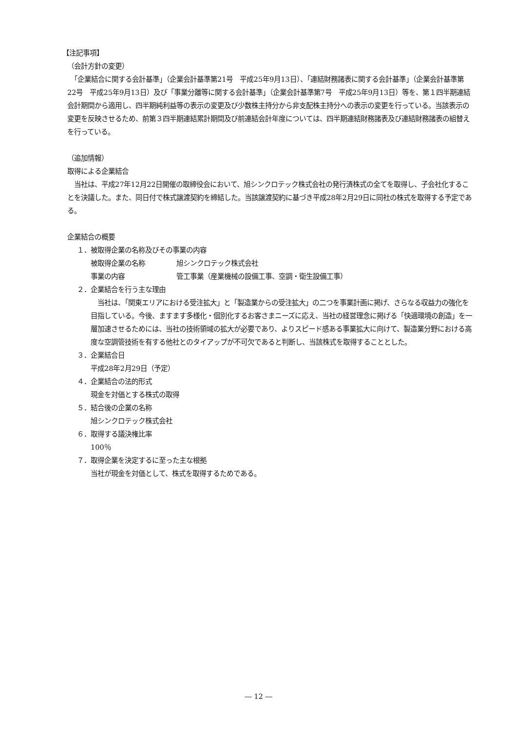【注記事項】
（会計方針の変更）
　「企業結合に関する会計基準」（企業会計基準第21号　平成25年9月13日）、「連結財務諸表に関する会計基準」（企業会計基準第22号　平成25年9月13日）及び「事業分離等に関する会計基準」（企業会計基準第7号　平成25年9月13日）等を、第１四半期連結会計期間から適用し、四半期純利益等の表示の変更及び少数株主持分から非支配株主持分への表示の変更を行っている。当該表示の変更を反映させるため、前第３四半期連結累計期間及び前連結会計年度については、四半期連結財務諸表及び連結財務諸表の組替えを行っている。
（追加情報）
取得による企業結合
　当社は、平成27年12月22日開催の取締役会において、旭シンクロテック株式会社の発行済株式の全てを取得し、子会社化することを決議した。また、同日付で株式譲渡契約を締結した。当該譲渡契約に基づき平成28年2月29日に同社の株式を取得する予定である。
企業結合の概要
１．被取得企業の名称及びその事業の内容
被取得企業の名称 旭シンクロテック株式会社
事業の内容 管工事業（産業機械の設備工事、空調・衛生設備工事）
２．企業結合を行う主な理由
　当社は、「関東エリアにおける受注拡大」と「製造業からの受注拡大」の二つを事業計画に掲げ、さらなる収益力の強化を目指している。今後、ますます多様化・個別化するお客さまニーズに応え、当社の経営理念に掲げる「快適環境の創造」を一層加速させるためには、当社の技術領域の拡大が必要であり、よりスピード感ある事業拡大に向けて、製造業分野における高度な空調管技術を有する他社とのタイアップが不可欠であると判断し、当該株式を取得することとした。
３．企業結合日
平成28年2月29日（予定）
４．企業結合の法的形式
現金を対価とする株式の取得
５．結合後の企業の名称
旭シンクロテック株式会社
６．取得する議決権比率
100％
７．取得企業を決定するに至った主な根拠
当社が現金を対価として、株式を取得するためである。
― 12 ―